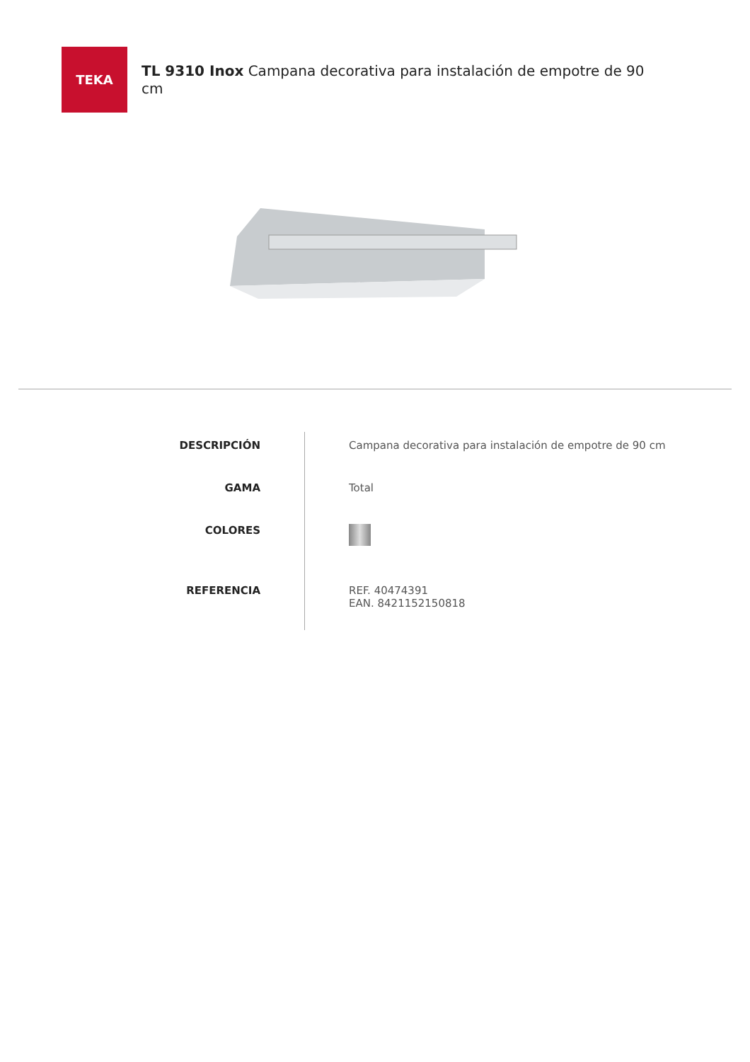TEKA
TL 9310 Inox Campana decorativa para instalación de empotre de 90 cm
| DESCRIPCIÓN | Campana decorativa para instalación de empotre de 90 cm |
| GAMA | Total |
| COLORES | |
| REFERENCIA | REF. 40474391 EAN. 8421152150818 |